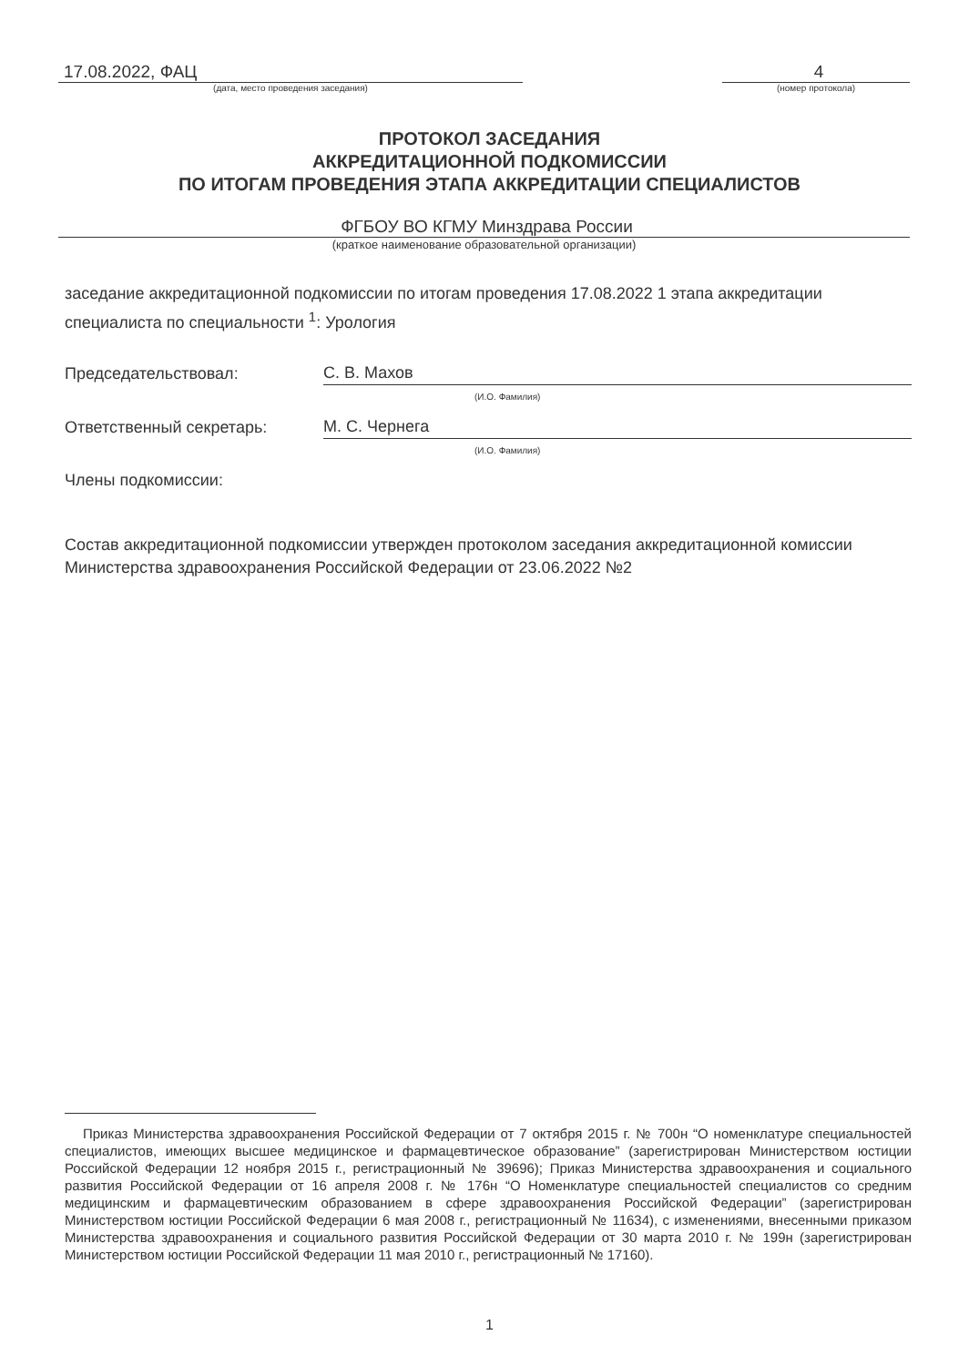17.08.2022, ФАЦ
(дата, место проведения заседания)
4
(номер протокола)
ПРОТОКОЛ ЗАСЕДАНИЯ
АККРЕДИТАЦИОННОЙ ПОДКОМИССИИ
ПО ИТОГАМ ПРОВЕДЕНИЯ ЭТАПА АККРЕДИТАЦИИ СПЕЦИАЛИСТОВ
ФГБОУ ВО КГМУ Минздрава России
(краткое наименование образовательной организации)
заседание аккредитационной подкомиссии по итогам проведения 17.08.2022 1 этапа аккредитации специалиста по специальности <sup>1</sup>: Урология
Председательствовал: С. В. Махов
(И.О. Фамилия)
Ответственный секретарь: М. С. Чернега
(И.О. Фамилия)
Члены подкомиссии:
Состав аккредитационной подкомиссии утвержден протоколом заседания аккредитационной комиссии Министерства здравоохранения Российской Федерации от 23.06.2022 №2
Приказ Министерства здравоохранения Российской Федерации от 7 октября 2015 г. № 700н “О номенклатуре специальностей специалистов, имеющих высшее медицинское и фармацевтическое образование” (зарегистрирован Министерством юстиции Российской Федерации 12 ноября 2015 г., регистрационный № 39696); Приказ Министерства здравоохранения и социального развития Российской Федерации от 16 апреля 2008 г. № 176н “О Номенклатуре специальностей специалистов со средним медицинским и фармацевтическим образованием в сфере здравоохранения Российской Федерации” (зарегистрирован Министерством юстиции Российской Федерации 6 мая 2008 г., регистрационный № 11634), с изменениями, внесенными приказом Министерства здравоохранения и социального развития Российской Федерации от 30 марта 2010 г. № 199н (зарегистрирован Министерством юстиции Российской Федерации 11 мая 2010 г., регистрационный № 17160).
1